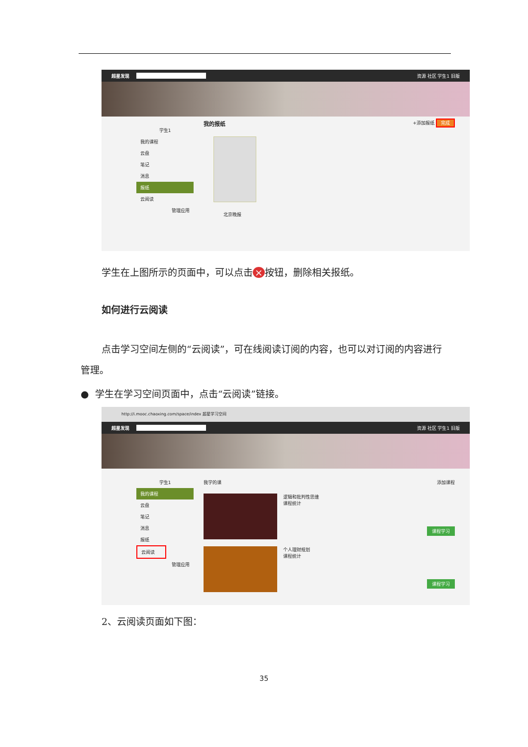超星发现 资源 社区 学生1 旧版
学生1
我的课程
云盘
笔记
消息
报纸
云阅读
管理应用
我的报纸 +添加报纸 完成
北京晚报
学生在上图所示的页面中，可以点击 × 按钮，删除相关报纸。
如何进行云阅读
点击学习空间左侧的“云阅读”，可在线阅读订阅的内容，也可以对订阅的内容进行管理。
● 学生在学习空间页面中，点击“云阅读”链接。
http://i.mooc.chaoxing.com/space/index 超星学习空间
超星发现 资源 社区 学生1 旧版
学生1
我的课程
云盘
笔记
消息
报纸
云阅读
管理应用
我学的课 添加课程
逻辑和批判性思维
课程统计
课程学习
个人理财规划
课程统计
课程学习
2、云阅读页面如下图：
35